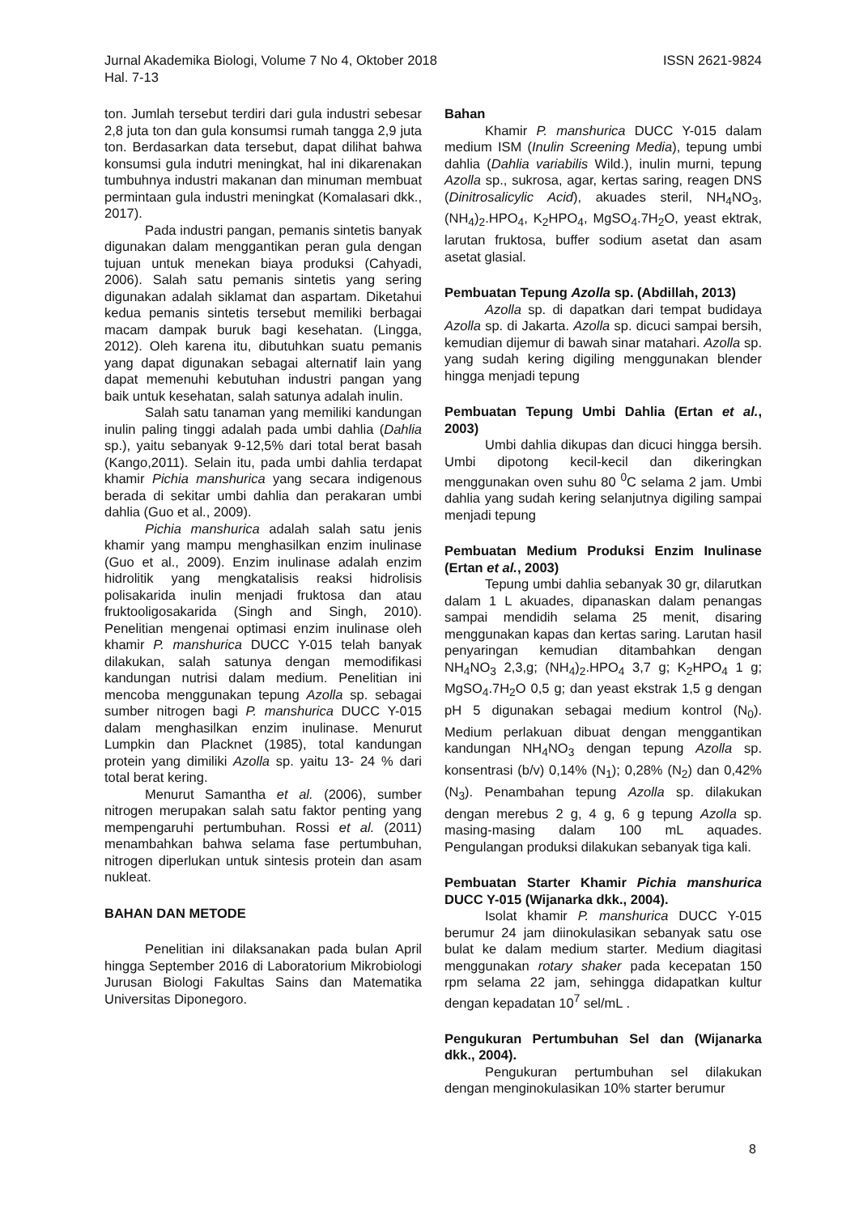ISSN 2621-9824 Jurnal Akademika Biologi, Volume 7 No 4, Oktober 2018
Hal. 7-13
ton. Jumlah tersebut terdiri dari gula industri sebesar 2,8 juta ton dan gula konsumsi rumah tangga 2,9 juta ton. Berdasarkan data tersebut, dapat dilihat bahwa konsumsi gula indutri meningkat, hal ini dikarenakan tumbuhnya industri makanan dan minuman membuat permintaan gula industri meningkat (Komalasari dkk., 2017).
Pada industri pangan, pemanis sintetis banyak digunakan dalam menggantikan peran gula dengan tujuan untuk menekan biaya produksi (Cahyadi, 2006). Salah satu pemanis sintetis yang sering digunakan adalah siklamat dan aspartam. Diketahui kedua pemanis sintetis tersebut memiliki berbagai macam dampak buruk bagi kesehatan. (Lingga, 2012). Oleh karena itu, dibutuhkan suatu pemanis yang dapat digunakan sebagai alternatif lain yang dapat memenuhi kebutuhan industri pangan yang baik untuk kesehatan, salah satunya adalah inulin.
Salah satu tanaman yang memiliki kandungan inulin paling tinggi adalah pada umbi dahlia (Dahlia sp.), yaitu sebanyak 9-12,5% dari total berat basah (Kango,2011). Selain itu, pada umbi dahlia terdapat khamir Pichia manshurica yang secara indigenous berada di sekitar umbi dahlia dan perakaran umbi dahlia (Guo et al., 2009).
Pichia manshurica adalah salah satu jenis khamir yang mampu menghasilkan enzim inulinase (Guo et al., 2009). Enzim inulinase adalah enzim hidrolitik yang mengkatalisis reaksi hidrolisis polisakarida inulin menjadi fruktosa dan atau fruktooligosakarida (Singh and Singh, 2010). Penelitian mengenai optimasi enzim inulinase oleh khamir P. manshurica DUCC Y-015 telah banyak dilakukan, salah satunya dengan memodifikasi kandungan nutrisi dalam medium. Penelitian ini mencoba menggunakan tepung Azolla sp. sebagai sumber nitrogen bagi P. manshurica DUCC Y-015 dalam menghasilkan enzim inulinase. Menurut Lumpkin dan Placknet (1985), total kandungan protein yang dimiliki Azolla sp. yaitu 13- 24 % dari total berat kering.
Menurut Samantha et al. (2006), sumber nitrogen merupakan salah satu faktor penting yang mempengaruhi pertumbuhan. Rossi et al. (2011) menambahkan bahwa selama fase pertumbuhan, nitrogen diperlukan untuk sintesis protein dan asam nukleat.
BAHAN DAN METODE
Penelitian ini dilaksanakan pada bulan April hingga September 2016 di Laboratorium Mikrobiologi Jurusan Biologi Fakultas Sains dan Matematika Universitas Diponegoro.
Bahan
Khamir P. manshurica DUCC Y-015 dalam medium ISM (Inulin Screening Media), tepung umbi dahlia (Dahlia variabilis Wild.), inulin murni, tepung Azolla sp., sukrosa, agar, kertas saring, reagen DNS (Dinitrosalicylic Acid), akuades steril, NH<sub>4</sub>NO<sub>3</sub>, (NH<sub>4</sub>)<sub>2</sub>.HPO<sub>4</sub>, K<sub>2</sub>HPO<sub>4</sub>, MgSO<sub>4</sub>.7H<sub>2</sub>O, yeast ektrak, larutan fruktosa, buffer sodium asetat dan asam asetat glasial.
Pembuatan Tepung Azolla sp. (Abdillah, 2013)
Azolla sp. di dapatkan dari tempat budidaya Azolla sp. di Jakarta. Azolla sp. dicuci sampai bersih, kemudian dijemur di bawah sinar matahari. Azolla sp. yang sudah kering digiling menggunakan blender hingga menjadi tepung
Pembuatan Tepung Umbi Dahlia (Ertan et al., 2003)
Umbi dahlia dikupas dan dicuci hingga bersih. Umbi dipotong kecil-kecil dan dikeringkan menggunakan oven suhu 80 <sup>0</sup>C selama 2 jam. Umbi dahlia yang sudah kering selanjutnya digiling sampai menjadi tepung
Pembuatan Medium Produksi Enzim Inulinase (Ertan et al., 2003)
Tepung umbi dahlia sebanyak 30 gr, dilarutkan dalam 1 L akuades, dipanaskan dalam penangas sampai mendidih selama 25 menit, disaring menggunakan kapas dan kertas saring. Larutan hasil penyaringan kemudian ditambahkan dengan NH<sub>4</sub>NO<sub>3</sub> 2,3,g; (NH<sub>4</sub>)<sub>2</sub>.HPO<sub>4</sub> 3,7 g; K<sub>2</sub>HPO<sub>4</sub> 1 g; MgSO<sub>4</sub>.7H<sub>2</sub>O 0,5 g; dan yeast ekstrak 1,5 g dengan pH 5 digunakan sebagai medium kontrol (N<sub>0</sub>). Medium perlakuan dibuat dengan menggantikan kandungan NH<sub>4</sub>NO<sub>3</sub> dengan tepung Azolla sp. konsentrasi (b/v) 0,14% (N<sub>1</sub>); 0,28% (N<sub>2</sub>) dan 0,42% (N<sub>3</sub>). Penambahan tepung Azolla sp. dilakukan dengan merebus 2 g, 4 g, 6 g tepung Azolla sp. masing-masing dalam 100 mL aquades. Pengulangan produksi dilakukan sebanyak tiga kali.
Pembuatan Starter Khamir Pichia manshurica DUCC Y-015 (Wijanarka dkk., 2004).
Isolat khamir P. manshurica DUCC Y-015 berumur 24 jam diinokulasikan sebanyak satu ose bulat ke dalam medium starter. Medium diagitasi menggunakan rotary shaker pada kecepatan 150 rpm selama 22 jam, sehingga didapatkan kultur dengan kepadatan 10<sup>7</sup> sel/mL .
Pengukuran Pertumbuhan Sel dan (Wijanarka dkk., 2004).
Pengukuran pertumbuhan sel dilakukan dengan menginokulasikan 10% starter berumur
8